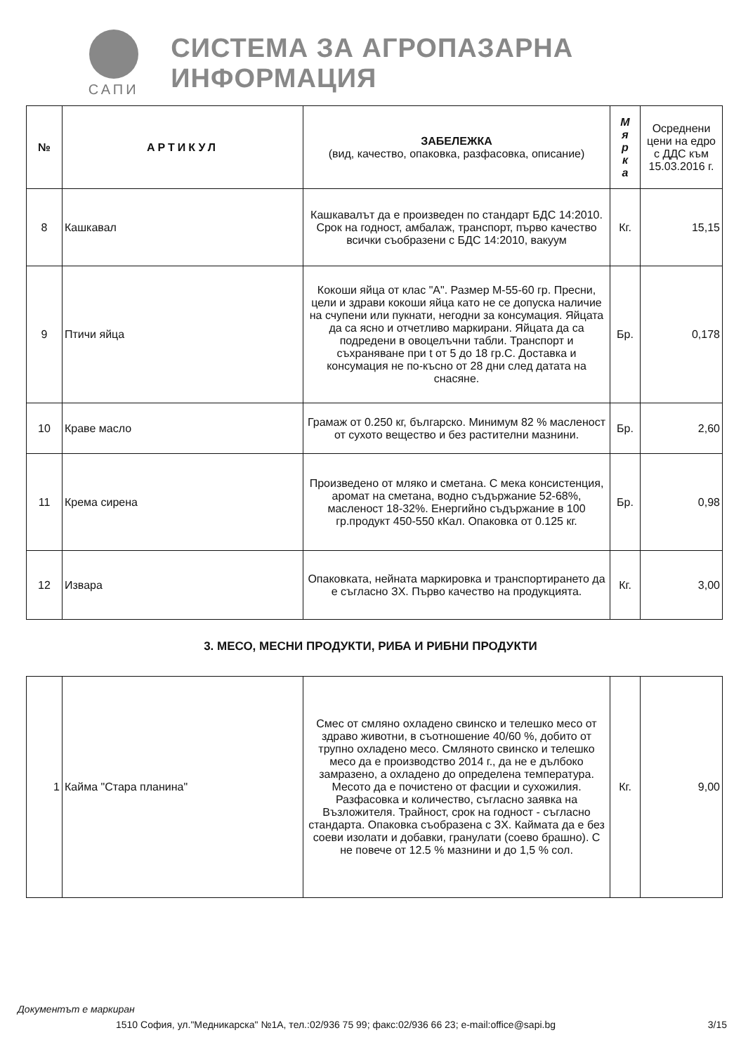САПИ
СИСТЕМА ЗА АГРОПАЗАРНА ИНФОРМАЦИЯ
| № | АРТИКУЛ | ЗАБЕЛЕЖКА (вид, качество, опаковка, разфасовка, описание) | М я р к а | Осреднени цени на едро с ДДС към 15.03.2016 г. |
| --- | --- | --- | --- | --- |
| 8 | Кашкавал | Кашкавалът да е произведен по стандарт БДС 14:2010. Срок на годност, амбалаж, транспорт, първо качество всички съобразени с БДС 14:2010, вакуум | Кг. | 15,15 |
| 9 | Птичи яйца | Кокоши яйца от клас "А". Размер М-55-60 гр. Пресни, цели и здрави кокоши яйца като не се допуска наличие на счупени или пукнати, негодни за консумация. Яйцата да са ясно и отчетливо маркирани. Яйцата да са подредени в овоцелъчни табли. Транспорт и съхраняване при t от 5 до 18 гр.С. Доставка и консумация не по-късно от 28 дни след датата на снасяне. | Бр. | 0,178 |
| 10 | Краве масло | Грамаж от 0.250 кг, българско. Минимум 82 % масленост от сухото вещество и без растителни мазнини. | Бр. | 2,60 |
| 11 | Крема сирена | Произведено от мляко и сметана. С мека консистенция, аромат на сметана, водно съдържание 52-68%, масленост 18-32%. Енергийно съдържание в 100 гр.продукт 450-550 кКал. Опаковка от 0.125 кг. | Бр. | 0,98 |
| 12 | Извара | Опаковката, нейната маркировка и транспортирането да е съгласно ЗХ. Първо качество на продукцията. | Кг. | 3,00 |
3. МЕСО, МЕСНИ ПРОДУКТИ, РИБА И РИБНИ ПРОДУКТИ
| 1 | Кайма "Стара планина" | Смес от смляно охладено свинско и телешко месо от здраво животни, в съотношение 40/60 %, добито от трупно охладено месо. Смляното свинско и телешко месо да е производство 2014 г., да не е дълбоко замразено, а охладено до определена температура. Месото да е почистено от фасции и сухожилия. Разфасовка и количество, съгласно заявка на Възложителя. Трайност, срок на годност - съгласно стандарта. Опаковка съобразена с ЗХ. Каймата да е без соеви изолати и добавки, гранулати (соево брашно). С не повече от 12.5 % мазнини и до 1,5 % сол. | Кг. | 9,00 |
Документът е маркиран
1510 София, ул."Медникарска" №1А, тел.:02/936 75 99; факс:02/936 66 23; e-mail:office@sapi.bg 3/15